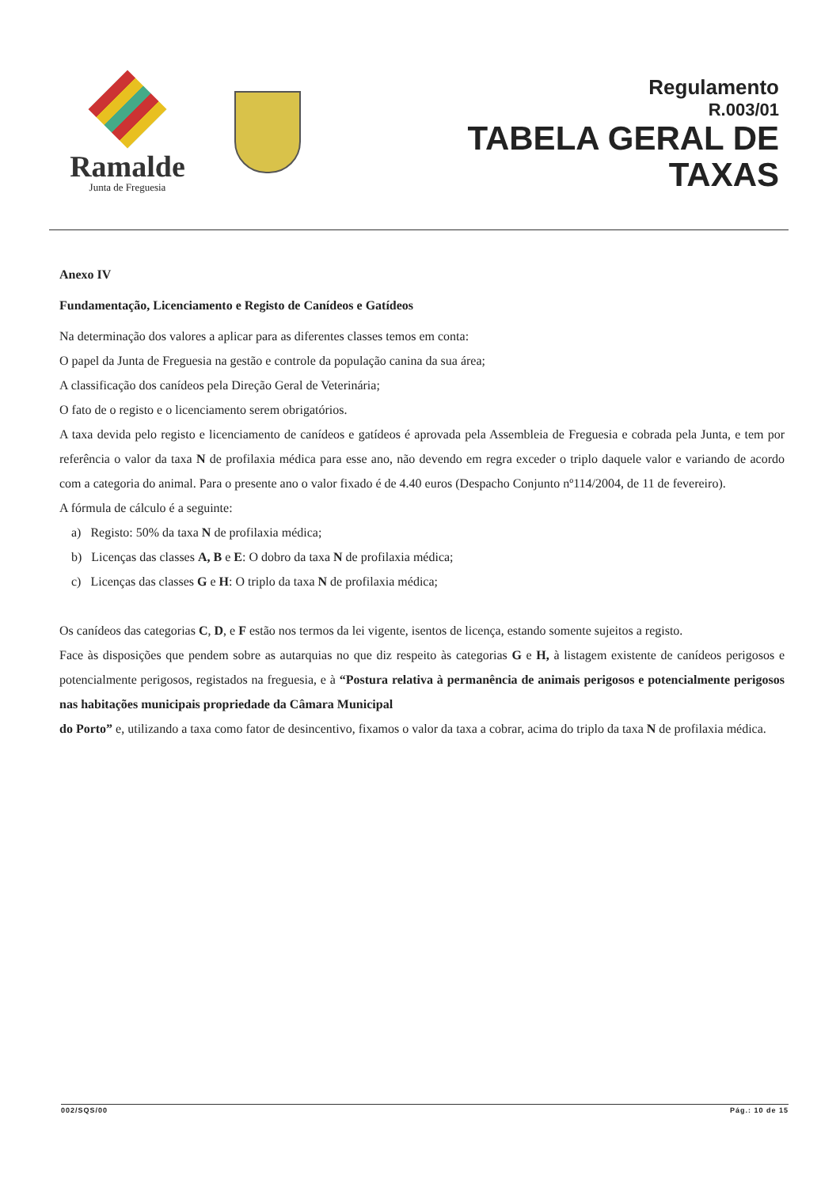Ramalde
Junta de Freguesia
Regulamento
R.003/01
TABELA GERAL DE
TAXAS
Anexo IV
Fundamentação, Licenciamento e Registo de Canídeos e Gatídeos
Na determinação dos valores a aplicar para as diferentes classes temos em conta:
O papel da Junta de Freguesia na gestão e controle da população canina da sua área;
A classificação dos canídeos pela Direção Geral de Veterinária;
O fato de o registo e o licenciamento serem obrigatórios.
A taxa devida pelo registo e licenciamento de canídeos e gatídeos é aprovada pela Assembleia de Freguesia e cobrada pela Junta, e tem por referência o valor da taxa N de profilaxia médica para esse ano, não devendo em regra exceder o triplo daquele valor e variando de acordo com a categoria do animal. Para o presente ano o valor fixado é de 4.40 euros (Despacho Conjunto nº114/2004, de 11 de fevereiro).
A fórmula de cálculo é a seguinte:
a) Registo: 50% da taxa N de profilaxia médica;
b) Licenças das classes A, B e E: O dobro da taxa N de profilaxia médica;
c) Licenças das classes G e H: O triplo da taxa N de profilaxia médica;
Os canídeos das categorias C, D, e F estão nos termos da lei vigente, isentos de licença, estando somente sujeitos a registo.
Face às disposições que pendem sobre as autarquias no que diz respeito às categorias G e H, à listagem existente de canídeos perigosos e potencialmente perigosos, registados na freguesia, e à “Postura relativa à permanência de animais perigosos e potencialmente perigosos nas habitações municipais propriedade da Câmara Municipal
do Porto” e, utilizando a taxa como fator de desincentivo, fixamos o valor da taxa a cobrar, acima do triplo da taxa N de profilaxia médica.
002/SQS/00 Pág.: 10 de 15